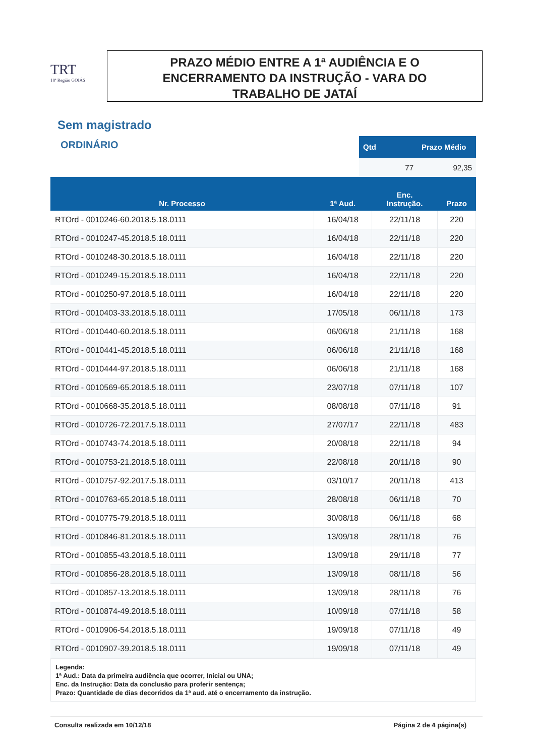TRT
18ª Região GOIÁS
PRAZO MÉDIO ENTRE A 1ª AUDIÊNCIA E O
ENCERRAMENTO DA INSTRUÇÃO - VARA DO
TRABALHO DE JATAÍ
Sem magistrado
ORDINÁRIO
| Qtd | Prazo Médio |
| --- | --- |
| 77 | 92,35 |
| Nr. Processo | 1ª Aud. | Enc. Instrução. | Prazo |
| --- | --- | --- | --- |
| RTOrd - 0010246-60.2018.5.18.0111 | 16/04/18 | 22/11/18 | 220 |
| RTOrd - 0010247-45.2018.5.18.0111 | 16/04/18 | 22/11/18 | 220 |
| RTOrd - 0010248-30.2018.5.18.0111 | 16/04/18 | 22/11/18 | 220 |
| RTOrd - 0010249-15.2018.5.18.0111 | 16/04/18 | 22/11/18 | 220 |
| RTOrd - 0010250-97.2018.5.18.0111 | 16/04/18 | 22/11/18 | 220 |
| RTOrd - 0010403-33.2018.5.18.0111 | 17/05/18 | 06/11/18 | 173 |
| RTOrd - 0010440-60.2018.5.18.0111 | 06/06/18 | 21/11/18 | 168 |
| RTOrd - 0010441-45.2018.5.18.0111 | 06/06/18 | 21/11/18 | 168 |
| RTOrd - 0010444-97.2018.5.18.0111 | 06/06/18 | 21/11/18 | 168 |
| RTOrd - 0010569-65.2018.5.18.0111 | 23/07/18 | 07/11/18 | 107 |
| RTOrd - 0010668-35.2018.5.18.0111 | 08/08/18 | 07/11/18 | 91 |
| RTOrd - 0010726-72.2017.5.18.0111 | 27/07/17 | 22/11/18 | 483 |
| RTOrd - 0010743-74.2018.5.18.0111 | 20/08/18 | 22/11/18 | 94 |
| RTOrd - 0010753-21.2018.5.18.0111 | 22/08/18 | 20/11/18 | 90 |
| RTOrd - 0010757-92.2017.5.18.0111 | 03/10/17 | 20/11/18 | 413 |
| RTOrd - 0010763-65.2018.5.18.0111 | 28/08/18 | 06/11/18 | 70 |
| RTOrd - 0010775-79.2018.5.18.0111 | 30/08/18 | 06/11/18 | 68 |
| RTOrd - 0010846-81.2018.5.18.0111 | 13/09/18 | 28/11/18 | 76 |
| RTOrd - 0010855-43.2018.5.18.0111 | 13/09/18 | 29/11/18 | 77 |
| RTOrd - 0010856-28.2018.5.18.0111 | 13/09/18 | 08/11/18 | 56 |
| RTOrd - 0010857-13.2018.5.18.0111 | 13/09/18 | 28/11/18 | 76 |
| RTOrd - 0010874-49.2018.5.18.0111 | 10/09/18 | 07/11/18 | 58 |
| RTOrd - 0010906-54.2018.5.18.0111 | 19/09/18 | 07/11/18 | 49 |
| RTOrd - 0010907-39.2018.5.18.0111 | 19/09/18 | 07/11/18 | 49 |
Legenda:
1ª Aud.: Data da primeira audiência que ocorrer, Inicial ou UNA;
Enc. da Instrução: Data da conclusão para proferir sentença;
Prazo: Quantidade de dias decorridos da 1ª aud. até o encerramento da instrução.
Consulta realizada em 10/12/18 Página 2 de 4 página(s)